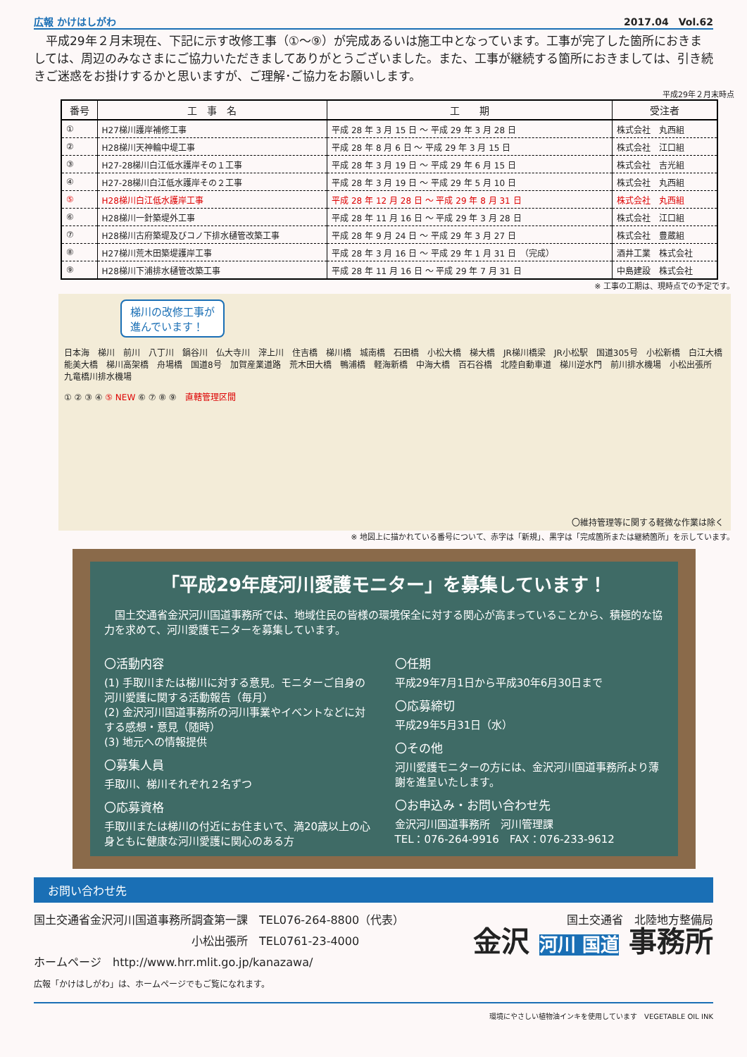広報 かけはしがわ 2017.04　Vol.62
　平成29年２月末現在、下記に示す改修工事（①〜⑨）が完成あるいは施工中となっています。工事が完了した箇所におきましては、周辺のみなさまにご協力いただきましてありがとうございました。また、工事が継続する箇所におきましては、引き続きご迷惑をお掛けするかと思いますが、ご理解･ご協力をお願いします。
平成29年２月末時点
| 番号 | 工 事 名 | 工 期 | 受注者 |
| --- | --- | --- | --- |
| ① | H27梯川護岸補修工事 | 平成 28 年 3 月 15 日 〜 平成 29 年 3 月 28 日 | 株式会社 丸西組 |
| ② | H28梯川天神輪中堤工事 | 平成 28 年 8 月 6 日 〜 平成 29 年 3 月 15 日 | 株式会社 江口組 |
| ③ | H27-28梯川白江低水護岸その１工事 | 平成 28 年 3 月 19 日 〜 平成 29 年 6 月 15 日 | 株式会社 吉光組 |
| ④ | H27-28梯川白江低水護岸その２工事 | 平成 28 年 3 月 19 日 〜 平成 29 年 5 月 10 日 | 株式会社 丸西組 |
| ⑤ | H28梯川白江低水護岸工事 | 平成 28 年 12 月 28 日 〜 平成 29 年 8 月 31 日 | 株式会社 丸西組 |
| ⑥ | H28梯川一針築堤外工事 | 平成 28 年 11 月 16 日 〜 平成 29 年 3 月 28 日 | 株式会社 江口組 |
| ⑦ | H28梯川古府築堤及びコノ下排水樋管改築工事 | 平成 28 年 9 月 24 日 〜 平成 29 年 3 月 27 日 | 株式会社 豊蔵組 |
| ⑧ | H27梯川荒木田築堤護岸工事 | 平成 28 年 3 月 16 日 〜 平成 29 年 1 月 31 日 （完成） | 酒井工業 株式会社 |
| ⑨ | H28梯川下浦排水樋管改築工事 | 平成 28 年 11 月 16 日 〜 平成 29 年 7 月 31 日 | 中島建設 株式会社 |
※ 工事の工期は、現時点での予定です。
梯川の改修工事が
進んでいます！
日本海　梯川　前川　八丁川　鍋谷川　仏大寺川　滓上川　住吉橋　梯川橋　城南橋　石田橋　小松大橋　梯大橋　JR梯川橋梁　JR小松駅　国道305号　小松新橋　白江大橋　能美大橋　梯川高架橋　舟場橋　国道8号　加賀産業道路　荒木田大橋　鴨浦橋　軽海新橋　中海大橋　百石谷橋　北陸自動車道　梯川逆水門　前川排水機場　小松出張所　九竜橋川排水機場
① ② ③ ④ ⑤ NEW ⑥ ⑦ ⑧ ⑨　直轄管理区間
〇維持管理等に関する軽微な作業は除く
※ 地図上に描かれている番号について、赤字は「新規」、黒字は「完成箇所または継続箇所」を示しています。
「平成29年度河川愛護モニター」を募集しています！
　国土交通省金沢河川国道事務所では、地域住民の皆様の環境保全に対する関心が高まっていることから、積極的な協力を求めて、河川愛護モニターを募集しています。
〇活動内容
(1) 手取川または梯川に対する意見。モニターご自身の河川愛護に関する活動報告（毎月）
(2) 金沢河川国道事務所の河川事業やイベントなどに対する感想・意見（随時）
(3) 地元への情報提供
〇募集人員
手取川、梯川それぞれ２名ずつ
〇応募資格
手取川または梯川の付近にお住まいで、満20歳以上の心身ともに健康な河川愛護に関心のある方
〇任期
平成29年7月1日から平成30年6月30日まで
〇応募締切
平成29年5月31日（水）
〇その他
河川愛護モニターの方には、金沢河川国道事務所より薄謝を進呈いたします。
〇お申込み・お問い合わせ先
金沢河川国道事務所　河川管理課
TEL：076-264-9916　FAX：076-233-9612
お問い合わせ先
国土交通省金沢河川国道事務所調査第一課　TEL076-264-8800（代表）
　　　　　　　　　　　　　　小松出張所　TEL0761-23-4000
ホームページ　http://www.hrr.mlit.go.jp/kanazawa/
広報「かけはしがわ」は、ホームページでもご覧になれます。
国土交通省　北陸地方整備局
金沢 河川 国道 事務所
環境にやさしい植物油インキを使用しています　VEGETABLE OIL INK